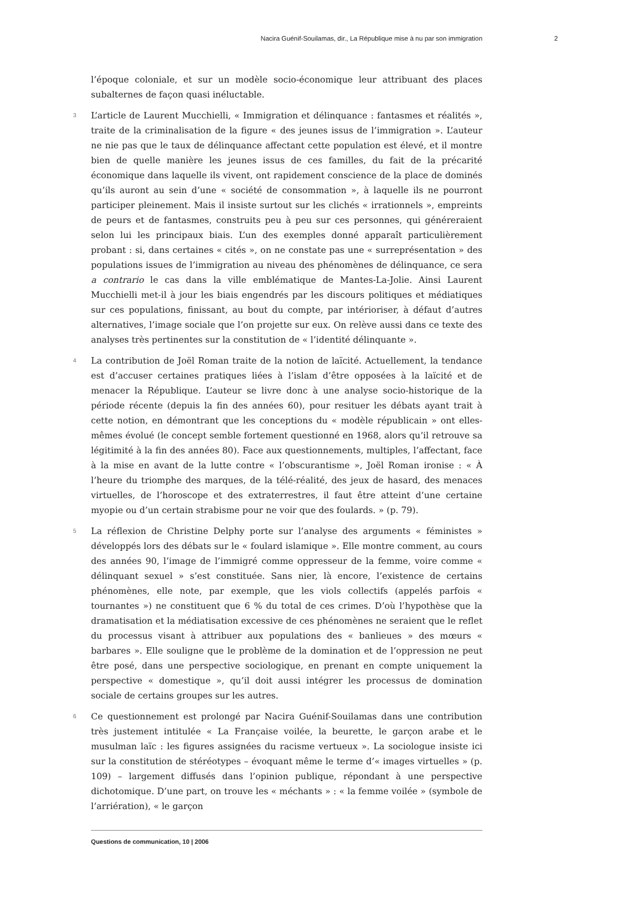Nacira Guénif-Souilamas, dir., La République mise à nu par son immigration 2
l’époque coloniale, et sur un modèle socio-économique leur attribuant des places subalternes de façon quasi inéluctable.
3 L’article de Laurent Mucchielli, « Immigration et délinquance : fantasmes et réalités », traite de la criminalisation de la figure « des jeunes issus de l’immigration ». L’auteur ne nie pas que le taux de délinquance affectant cette population est élevé, et il montre bien de quelle manière les jeunes issus de ces familles, du fait de la précarité économique dans laquelle ils vivent, ont rapidement conscience de la place de dominés qu’ils auront au sein d’une « société de consommation », à laquelle ils ne pourront participer pleinement. Mais il insiste surtout sur les clichés « irrationnels », empreints de peurs et de fantasmes, construits peu à peu sur ces personnes, qui généreraient selon lui les principaux biais. L’un des exemples donné apparaît particulièrement probant : si, dans certaines « cités », on ne constate pas une « surreprésentation » des populations issues de l’immigration au niveau des phénomènes de délinquance, ce sera a contrario le cas dans la ville emblématique de Mantes-La-Jolie. Ainsi Laurent Mucchielli met-il à jour les biais engendrés par les discours politiques et médiatiques sur ces populations, finissant, au bout du compte, par intérioriser, à défaut d’autres alternatives, l’image sociale que l’on projette sur eux. On relève aussi dans ce texte des analyses très pertinentes sur la constitution de « l’identité délinquante ».
4 La contribution de Joël Roman traite de la notion de laïcité. Actuellement, la tendance est d’accuser certaines pratiques liées à l’islam d’être opposées à la laïcité et de menacer la République. L’auteur se livre donc à une analyse socio-historique de la période récente (depuis la fin des années 60), pour resituer les débats ayant trait à cette notion, en démontrant que les conceptions du « modèle républicain » ont elles-mêmes évolué (le concept semble fortement questionné en 1968, alors qu’il retrouve sa légitimité à la fin des années 80). Face aux questionnements, multiples, l’affectant, face à la mise en avant de la lutte contre « l’obscurantisme », Joël Roman ironise : « À l’heure du triomphe des marques, de la télé-réalité, des jeux de hasard, des menaces virtuelles, de l’horoscope et des extraterrestres, il faut être atteint d’une certaine myopie ou d’un certain strabisme pour ne voir que des foulards. » (p. 79).
5 La réflexion de Christine Delphy porte sur l’analyse des arguments « féministes » développés lors des débats sur le « foulard islamique ». Elle montre comment, au cours des années 90, l’image de l’immigré comme oppresseur de la femme, voire comme « délinquant sexuel » s’est constituée. Sans nier, là encore, l’existence de certains phénomènes, elle note, par exemple, que les viols collectifs (appelés parfois « tournantes ») ne constituent que 6 % du total de ces crimes. D’où l’hypothèse que la dramatisation et la médiatisation excessive de ces phénomènes ne seraient que le reflet du processus visant à attribuer aux populations des « banlieues » des mœurs « barbares ». Elle souligne que le problème de la domination et de l’oppression ne peut être posé, dans une perspective sociologique, en prenant en compte uniquement la perspective « domestique », qu’il doit aussi intégrer les processus de domination sociale de certains groupes sur les autres.
6 Ce questionnement est prolongé par Nacira Guénif-Souilamas dans une contribution très justement intitulée « La Française voilée, la beurette, le garçon arabe et le musulman laïc : les figures assignées du racisme vertueux ». La sociologue insiste ici sur la constitution de stéréotypes – évoquant même le terme d’« images virtuelles » (p. 109) – largement diffusés dans l’opinion publique, répondant à une perspective dichotomique. D’une part, on trouve les « méchants » : « la femme voilée » (symbole de l’arriération), « le garçon
Questions de communication, 10 | 2006